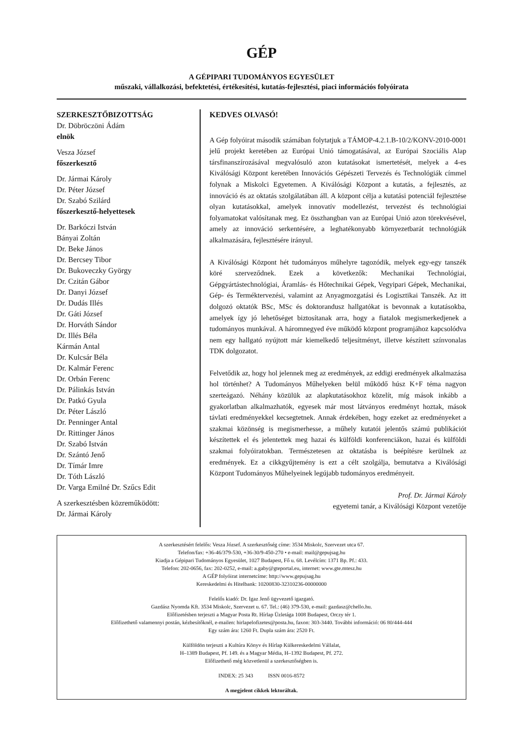GÉP
A GÉPIPARI TUDOMÁNYOS EGYESÜLET
műszaki, vállalkozási, befektetési, értékesítési, kutatás-fejlesztési, piaci információs folyóirata
SZERKESZTŐBIZOTTSÁG
Dr. Döbröczöni Ádám
elnök
Vesza József
főszerkesztő
Dr. Jármai Károly
Dr. Péter József
Dr. Szabó Szilárd
főszerkesztő-helyettesek
Dr. Barkóczi István
Bányai Zoltán
Dr. Beke János
Dr. Bercsey Tibor
Dr. Bukoveczky György
Dr. Czitán Gábor
Dr. Danyi József
Dr. Dudás Illés
Dr. Gáti József
Dr. Horváth Sándor
Dr. Illés Béla
Kármán Antal
Dr. Kulcsár Béla
Dr. Kalmár Ferenc
Dr. Orbán Ferenc
Dr. Pálinkás István
Dr. Patkó Gyula
Dr. Péter László
Dr. Penninger Antal
Dr. Rittinger János
Dr. Szabó István
Dr. Szántó Jenő
Dr. Tímár Imre
Dr. Tóth László
Dr. Varga Emilné Dr. Szűcs Edit
A szerkesztésben közreműködött:
Dr. Jármai Károly
KEDVES OLVASÓ!
A Gép folyóirat második számában folytatjuk a TÁMOP-4.2.1.B-10/2/KONV-2010-0001 jelű projekt keretében az Európai Unió támogatásával, az Európai Szociális Alap társfinanszírozásával megvalósuló azon kutatásokat ismertetését, melyek a 4-es Kiválósági Központ keretében Innovációs Gépészeti Tervezés és Technológiák címmel folynak a Miskolci Egyetemen. A Kiválósági Központ a kutatás, a fejlesztés, az innováció és az oktatás szolgálatában áll. A központ célja a kutatási potenciál fejlesztése olyan kutatásokkal, amelyek innovatív modellezést, tervezést és technológiai folyamatokat valósítanak meg. Ez összhangban van az Európai Unió azon törekvésével, amely az innováció serkentésére, a leghatékonyabb környezetbarát technológiák alkalmazására, fejlesztésére irányul.
A Kiválósági Központ hét tudományos műhelyre tagozódik, melyek egy-egy tanszék köré szerveződnek. Ezek a következők: Mechanikai Technológiai, Gépgyártástechnológiai, Áramlás- és Hőtechnikai Gépek, Vegyipari Gépek, Mechanikai, Gép- és Terméktervezési, valamint az Anyagmozgatási és Logisztikai Tanszék. Az itt dolgozó oktatók BSc, MSc és doktorandusz hallgatókat is bevonnak a kutatásokba, amelyek így jó lehetőséget biztosítanak arra, hogy a fiatalok megismerkedjenek a tudományos munkával. A háromnegyed éve működő központ programjához kapcsolódva nem egy hallgató nyújtott már kiemelkedő teljesítményt, illetve készített színvonalas TDK dolgozatot.
Felvetődik az, hogy hol jelennek meg az eredmények, az eddigi eredmények alkalmazása hol történhet? A Tudományos Műhelyeken belül működő húsz K+F téma nagyon szerteágazó. Néhány közülük az alapkutatásokhoz közelít, míg mások inkább a gyakorlatban alkalmazhatók, egyesek már most látványos eredményt hoztak, mások távlati eredményekkel kecsegtetnek. Annak érdekében, hogy ezeket az eredményeket a szakmai közönség is megismerhesse, a műhely kutatói jelentős számú publikációt készítettek el és jelentettek meg hazai és külföldi konferenciákon, hazai és külföldi szakmai folyóiratokban. Természetesen az oktatásba is beépítésre kerülnek az eredmények. Ez a cikkgyűjtemény is ezt a célt szolgálja, bemutatva a Kiválósági Központ Tudományos Műhelyeinek legújabb tudományos eredményeit.
Prof. Dr. Jármai Károly
egyetemi tanár, a Kiválósági Központ vezetője
A szerkesztésért felelős: Vesza József. A szerkesztőség címe: 3534 Miskolc, Szervezet utca 67.
Telefon/fax: +36-46/379-530, +36-30/9-450-270 • e-mail: mail@gepujsag.hu
Kiadja a Gépipari Tudományos Egyesület, 1027 Budapest, Fő u. 68. Levélcím: 1371 Bp. Pf.: 433.
Telefon: 202-0656, fax: 202-0252, e-mail: a.gaby@gteportal.eu, internet: www.gte.mtesz.hu
A GÉP folyóirat internetcíme: http://www.gepujsag.hu
Kereskedelmi és Hitelbank: 10200830-32310236-00000000
Felelős kiadó: Dr. Igaz Jenő ügyvezető igazgató.
Gazdász Nyomda Kft. 3534 Miskolc, Szervezet u. 67. Tel.: (46) 379-530, e-mail: gazdasz@chello.hu.
Előfizetésben terjeszti a Magyar Posta Rt. Hírlap Üzletága 1008 Budapest, Orczy tér 1.
Előfizethető valamennyi postán, kézbesítőknél, e-mailen: hirlapelofizetes@posta.hu, faxon: 303-3440. További információ: 06 80/444-444
Egy szám ára: 1260 Ft. Dupla szám ára: 2520 Ft.
Külföldön terjeszti a Kultúra Könyv és Hírlap Külkereskedelmi Vállalat,
H–1389 Budapest, Pf. 149. és a Magyar Média, H–1392 Budapest, Pf. 272.
Előfizethető még közvetlenül a szerkesztőségben is.
INDEX: 25 343 ISSN 0016-8572
A megjelent cikkek lektoráltak.